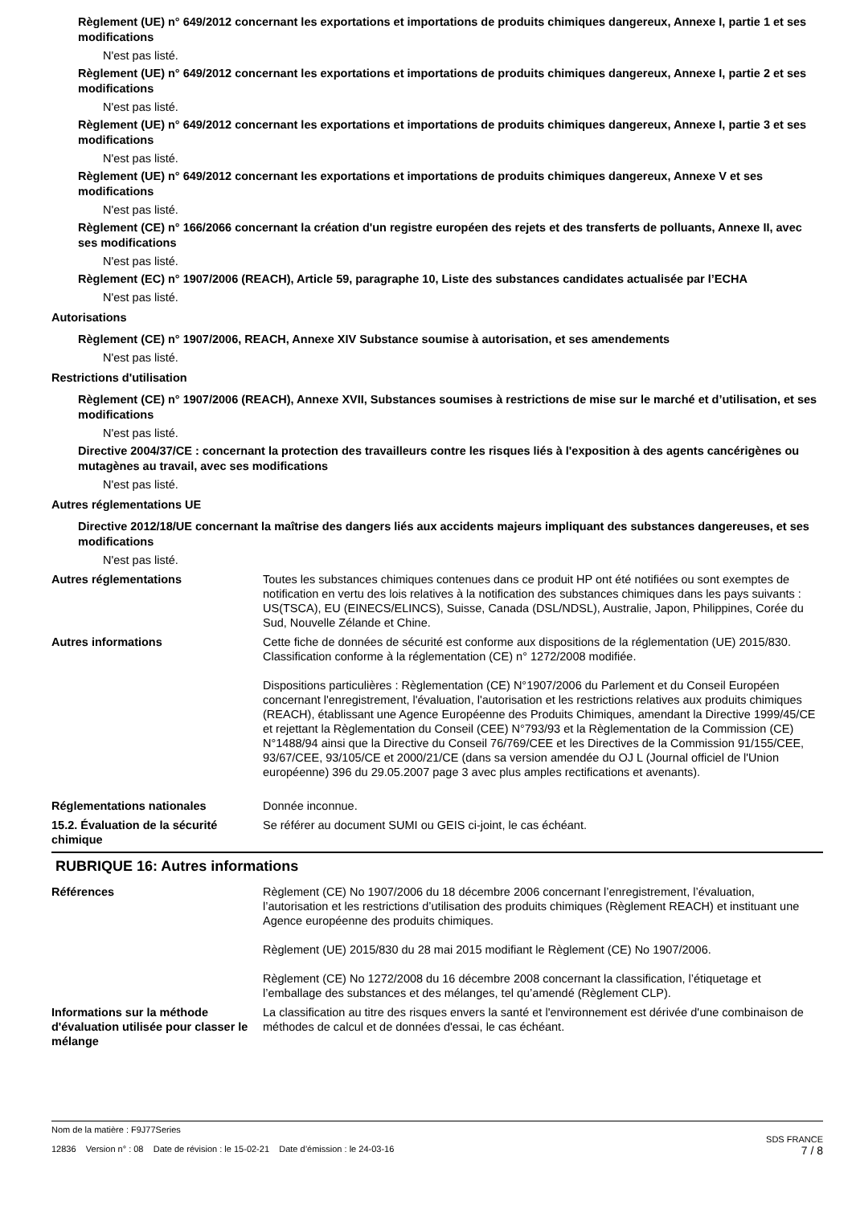Règlement (UE) n° 649/2012 concernant les exportations et importations de produits chimiques dangereux, Annexe I, partie 1 et ses modifications
N'est pas listé.
Règlement (UE) n° 649/2012 concernant les exportations et importations de produits chimiques dangereux, Annexe I, partie 2 et ses modifications
N'est pas listé.
Règlement (UE) n° 649/2012 concernant les exportations et importations de produits chimiques dangereux, Annexe I, partie 3 et ses modifications
N'est pas listé.
Règlement (UE) n° 649/2012 concernant les exportations et importations de produits chimiques dangereux, Annexe V et ses modifications
N'est pas listé.
Règlement (CE) n° 166/2066 concernant la création d'un registre européen des rejets et des transferts de polluants, Annexe II, avec ses modifications
N'est pas listé.
Règlement (EC) n° 1907/2006 (REACH), Article 59, paragraphe 10, Liste des substances candidates actualisée par l’ECHA
N'est pas listé.
Autorisations
Règlement (CE) n° 1907/2006, REACH, Annexe XIV Substance soumise à autorisation, et ses amendements
N'est pas listé.
Restrictions d'utilisation
Règlement (CE) n° 1907/2006 (REACH), Annexe XVII, Substances soumises à restrictions de mise sur le marché et d’utilisation, et ses modifications
N'est pas listé.
Directive 2004/37/CE : concernant la protection des travailleurs contre les risques liés à l'exposition à des agents cancérigènes ou mutagènes au travail, avec ses modifications
N'est pas listé.
Autres réglementations UE
Directive 2012/18/UE concernant la maîtrise des dangers liés aux accidents majeurs impliquant des substances dangereuses, et ses modifications
N'est pas listé.
Autres réglementations Toutes les substances chimiques contenues dans ce produit HP ont été notifiées ou sont exemptes de notification en vertu des lois relatives à la notification des substances chimiques dans les pays suivants : US(TSCA), EU (EINECS/ELINCS), Suisse, Canada (DSL/NDSL), Australie, Japon, Philippines, Corée du Sud, Nouvelle Zélande et Chine.
Autres informations Cette fiche de données de sécurité est conforme aux dispositions de la réglementation (UE) 2015/830. Classification conforme à la réglementation (CE) n° 1272/2008 modifiée.
Dispositions particulières : Règlementation (CE) N°1907/2006 du Parlement et du Conseil Européen concernant l'enregistrement, l'évaluation, l'autorisation et les restrictions relatives aux produits chimiques (REACH), établissant une Agence Européenne des Produits Chimiques, amendant la Directive 1999/45/CE et rejettant la Règlementation du Conseil (CEE) N°793/93 et la Règlementation de la Commission (CE) N°1488/94 ainsi que la Directive du Conseil 76/769/CEE et les Directives de la Commission 91/155/CEE, 93/67/CEE, 93/105/CE et 2000/21/CE (dans sa version amendée du OJ L (Journal officiel de l'Union européenne) 396 du 29.05.2007 page 3 avec plus amples rectifications et avenants).
Réglementations nationales Donnée inconnue.
15.2. Évaluation de la sécurité chimique
Se référer au document SUMI ou GEIS ci-joint, le cas échéant.
RUBRIQUE 16: Autres informations
Références Règlement (CE) No 1907/2006 du 18 décembre 2006 concernant l’enregistrement, l’évaluation, l’autorisation et les restrictions d’utilisation des produits chimiques (Règlement REACH) et instituant une Agence européenne des produits chimiques.
Règlement (UE) 2015/830 du 28 mai 2015 modifiant le Règlement (CE) No 1907/2006.
Règlement (CE) No 1272/2008 du 16 décembre 2008 concernant la classification, l’étiquetage et l’emballage des substances et des mélanges, tel qu’amendé (Règlement CLP).
Informations sur la méthode d'évaluation utilisée pour classer le mélange
La classification au titre des risques envers la santé et l'environnement est dérivée d'une combinaison de méthodes de calcul et de données d'essai, le cas échéant.
Nom de la matière : F9J77Series
12836 Version n° : 08 Date de révision : le 15-02-21 Date d’émission : le 24-03-16
SDS FRANCE
7 / 8